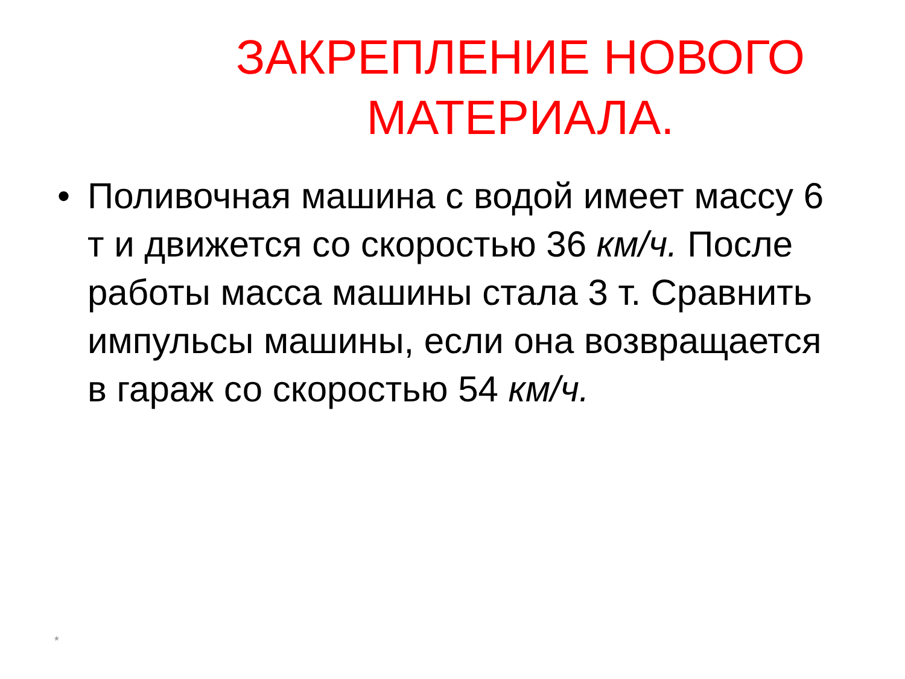ЗАКРЕПЛЕНИЕ НОВОГО МАТЕРИАЛА.
• Поливочная машина с водой имеет массу 6 т и движется со скоростью 36 км/ч. После работы масса машины стала 3 т. Сравнить импульсы машины, если она возвращается в гараж со скоростью 54 км/ч.
*